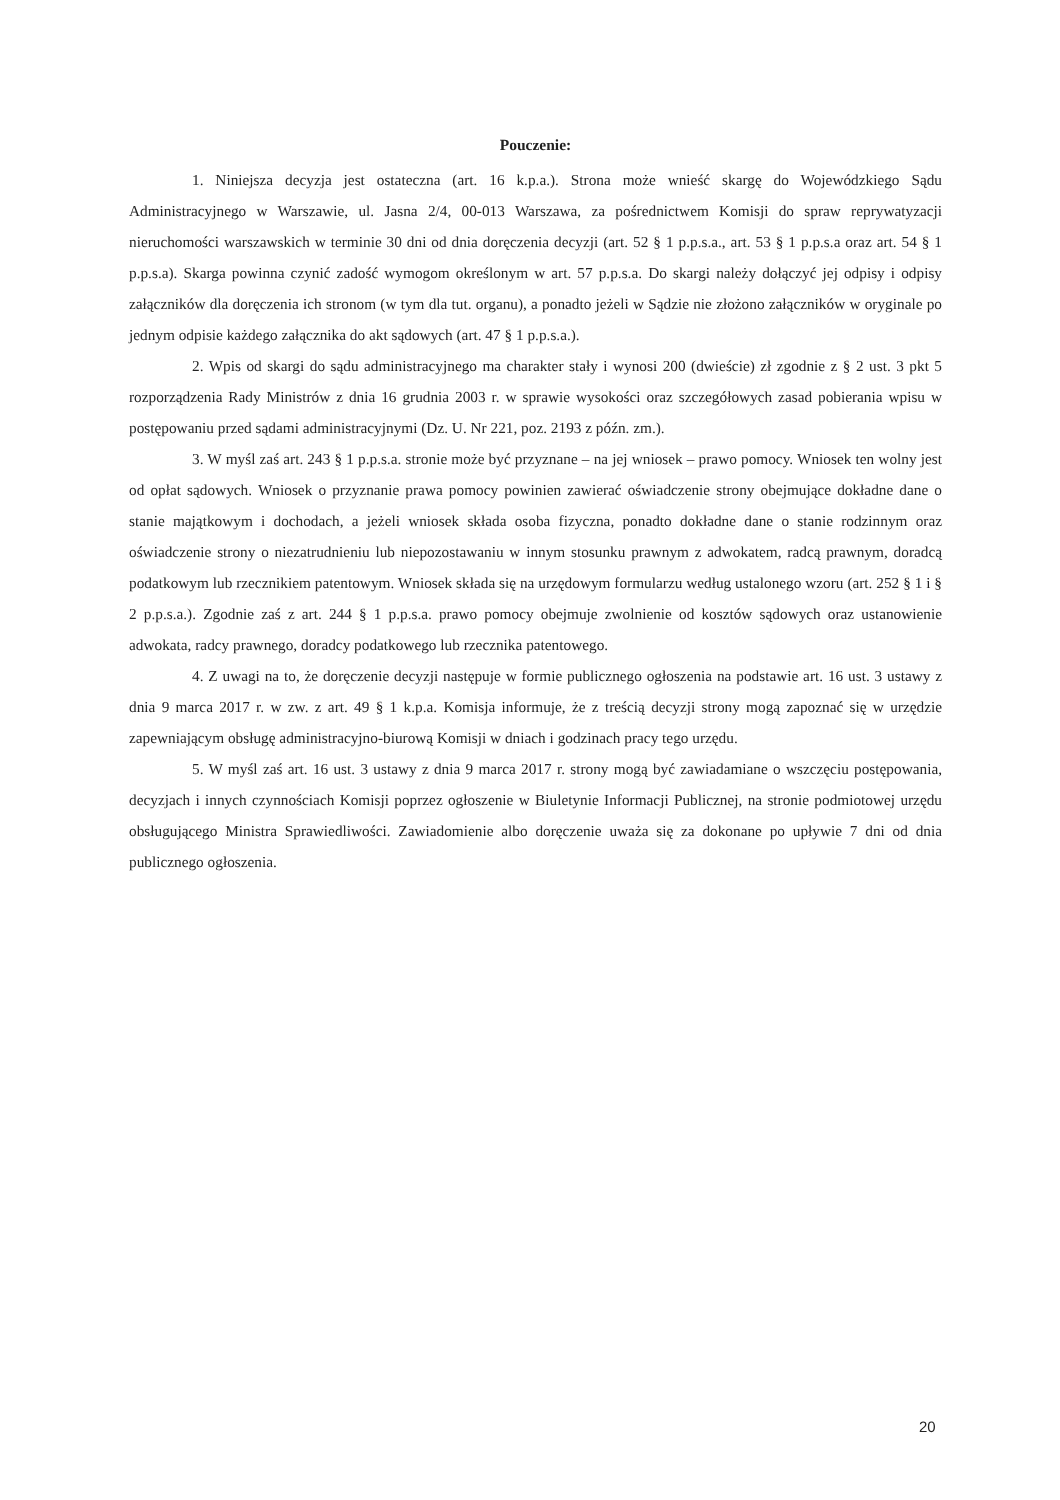Pouczenie:
1. Niniejsza decyzja jest ostateczna (art. 16 k.p.a.). Strona może wnieść skargę do Wojewódzkiego Sądu Administracyjnego w Warszawie, ul. Jasna 2/4, 00-013 Warszawa, za pośrednictwem Komisji do spraw reprywatyzacji nieruchomości warszawskich w terminie 30 dni od dnia doręczenia decyzji (art. 52 § 1 p.p.s.a., art. 53 § 1 p.p.s.a oraz art. 54 § 1 p.p.s.a). Skarga powinna czynić zadość wymogom określonym w art. 57 p.p.s.a. Do skargi należy dołączyć jej odpisy i odpisy załączników dla doręczenia ich stronom (w tym dla tut. organu), a ponadto jeżeli w Sądzie nie złożono załączników w oryginale po jednym odpisie każdego załącznika do akt sądowych (art. 47 § 1 p.p.s.a.).
2. Wpis od skargi do sądu administracyjnego ma charakter stały i wynosi 200 (dwieście) zł zgodnie z § 2 ust. 3 pkt 5 rozporządzenia Rady Ministrów z dnia 16 grudnia 2003 r. w sprawie wysokości oraz szczegółowych zasad pobierania wpisu w postępowaniu przed sądami administracyjnymi (Dz. U. Nr 221, poz. 2193 z późn. zm.).
3. W myśl zaś art. 243 § 1 p.p.s.a. stronie może być przyznane – na jej wniosek – prawo pomocy. Wniosek ten wolny jest od opłat sądowych. Wniosek o przyznanie prawa pomocy powinien zawierać oświadczenie strony obejmujące dokładne dane o stanie majątkowym i dochodach, a jeżeli wniosek składa osoba fizyczna, ponadto dokładne dane o stanie rodzinnym oraz oświadczenie strony o niezatrudnieniu lub niepozostawaniu w innym stosunku prawnym z adwokatem, radcą prawnym, doradcą podatkowym lub rzecznikiem patentowym. Wniosek składa się na urzędowym formularzu według ustalonego wzoru (art. 252 § 1 i § 2 p.p.s.a.). Zgodnie zaś z art. 244 § 1 p.p.s.a. prawo pomocy obejmuje zwolnienie od kosztów sądowych oraz ustanowienie adwokata, radcy prawnego, doradcy podatkowego lub rzecznika patentowego.
4. Z uwagi na to, że doręczenie decyzji następuje w formie publicznego ogłoszenia na podstawie art. 16 ust. 3 ustawy z dnia 9 marca 2017 r. w zw. z art. 49 § 1 k.p.a. Komisja informuje, że z treścią decyzji strony mogą zapoznać się w urzędzie zapewniającym obsługę administracyjno-biurową Komisji w dniach i godzinach pracy tego urzędu.
5. W myśl zaś art. 16 ust. 3 ustawy z dnia 9 marca 2017 r. strony mogą być zawiadamiane o wszczęciu postępowania, decyzjach i innych czynnościach Komisji poprzez ogłoszenie w Biuletynie Informacji Publicznej, na stronie podmiotowej urzędu obsługującego Ministra Sprawiedliwości. Zawiadomienie albo doręczenie uważa się za dokonane po upływie 7 dni od dnia publicznego ogłoszenia.
20